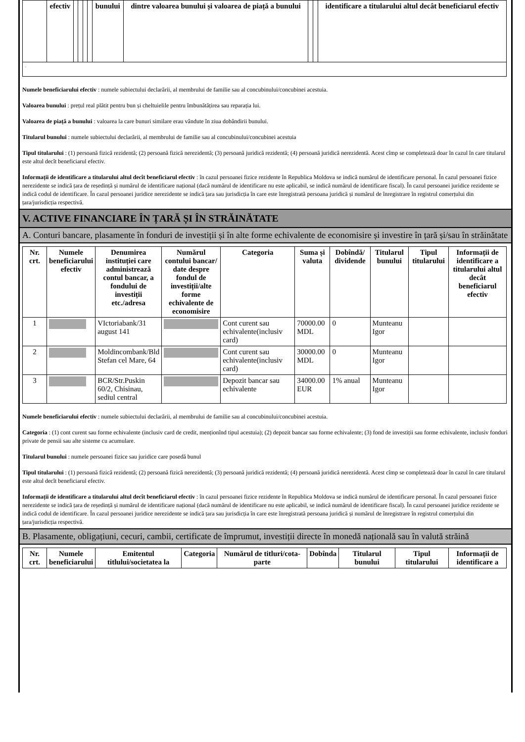| | efectiv | | | | | bunului | dintre valoarea bunului și valoarea de piață a bunului | | | identificare a titularului altul decât beneficiarul efectiv |
| --- | --- | --- | --- | --- | --- | --- | --- | --- | --- | --- |
| - | | | | | | | | | | |
Numele beneficiarului efectiv : numele subiectului declarării, al membrului de familie sau al concubinului/concubinei acestuia.
Valoarea bunului : prețul real plătit pentru bun și cheltuielile pentru îmbunătățirea sau reparația lui.
Valoarea de piață a bunului : valoarea la care bunuri similare erau vândute în ziua dobândirii bunului.
Titularul bunului : numele subiectului declarării, al membrului de familie sau al concubinului/concubinei acestuia
Tipul titularului : (1) persoană fizică rezidentă; (2) persoană fizică nerezidentă; (3) persoană juridică rezidentă; (4) persoană juridică nerezidentă. Acest cîmp se completează doar în cazul în care titularul este altul decît beneficiarul efectiv.
Informații de identificare a titularului altul decît beneficiarul efectiv : în cazul persoanei fizice rezidente în Republica Moldova se indică numărul de identificare personal. În cazul persoanei fizice nerezidente se indică țara de reședință și numărul de identificare național (dacă numărul de identificare nu este aplicabil, se indică numărul de identificare fiscal). În cazul persoanei juridice rezidente se indică codul de identificare. În cazul persoanei juridice nerezidente se indică țara sau jurisdicția în care este înregistrată persoana juridică și numărul de înregistrare în registrul comerțului din țara/jurisdicția respectivă.
V. ACTIVE FINANCIARE ÎN ȚARĂ ȘI ÎN STRĂINĂTATE
A. Conturi bancare, plasamente în fonduri de investiții și în alte forme echivalente de economisire și investire în țară și/sau în străinătate
| Nr. crt. | Numele beneficiarului efectiv | Denumirea instituției care administrează contul bancar, a fondului de investiții etc./adresa | Numărul contului bancar/ date despre fondul de investiții/alte forme echivalente de economisire | Categoria | Suma și valuta | Dobîndă/ dividende | Titularul bunului | Tipul titularului | Informații de identificare a titularului altul decât beneficiarul efectiv |
| --- | --- | --- | --- | --- | --- | --- | --- | --- | --- |
| 1 | | VIctoriabank/31 august 141 | | Cont curent sau echivalente(inclusiv card) | 70000.00 MDL | 0 | Munteanu Igor | | |
| 2 | | Moldincombank/Bld Stefan cel Mare, 64 | | Cont curent sau echivalente(inclusiv card) | 30000.00 MDL | 0 | Munteanu Igor | | |
| 3 | | BCR/Str.Puskin 60/2, Chisinau, sediul central | | Depozit bancar sau echivalente | 34000.00 EUR | 1% anual | Munteanu Igor | | |
Numele beneficiarului efectiv : numele subiectului declarării, al membrului de familie sau al concubinului/concubinei acestuia.
Categoria : (1) cont curent sau forme echivalente (inclusiv card de credit, menționînd tipul acestuia); (2) depozit bancar sau forme echivalente; (3) fond de investiții sau forme echivalente, inclusiv fonduri private de pensii sau alte sisteme cu acumulare.
Titularul bunului : numele persoanei fizice sau juridice care posedă bunul
Tipul titularului : (1) persoană fizică rezidentă; (2) persoană fizică nerezidentă; (3) persoană juridică rezidentă; (4) persoană juridică nerezidentă. Acest cîmp se completează doar în cazul în care titularul este altul decît beneficiarul efectiv.
Informații de identificare a titularului altul decît beneficiarul efectiv : în cazul persoanei fizice rezidente în Republica Moldova se indică numărul de identificare personal. În cazul persoanei fizice nerezidente se indică țara de reședință și numărul de identificare național (dacă numărul de identificare nu este aplicabil, se indică numărul de identificare fiscal). În cazul persoanei juridice rezidente se indică codul de identificare. În cazul persoanei juridice nerezidente se indică țara sau jurisdicția în care este înregistrată persoana juridică și numărul de înregistrare în registrul comerțului din țara/jurisdicția respectivă.
B. Plasamente, obligațiuni, cecuri, cambii, certificate de împrumut, investiții directe în monedă națională sau în valută străină
| Nr. crt. | Numele beneficiarului | Emitentul titlului/societatea la | Categoria | Numărul de titluri/cota-parte | Dobînda | Titularul bunului | Tipul titularului | Informații de identificare a |
| --- | --- | --- | --- | --- | --- | --- | --- | --- |